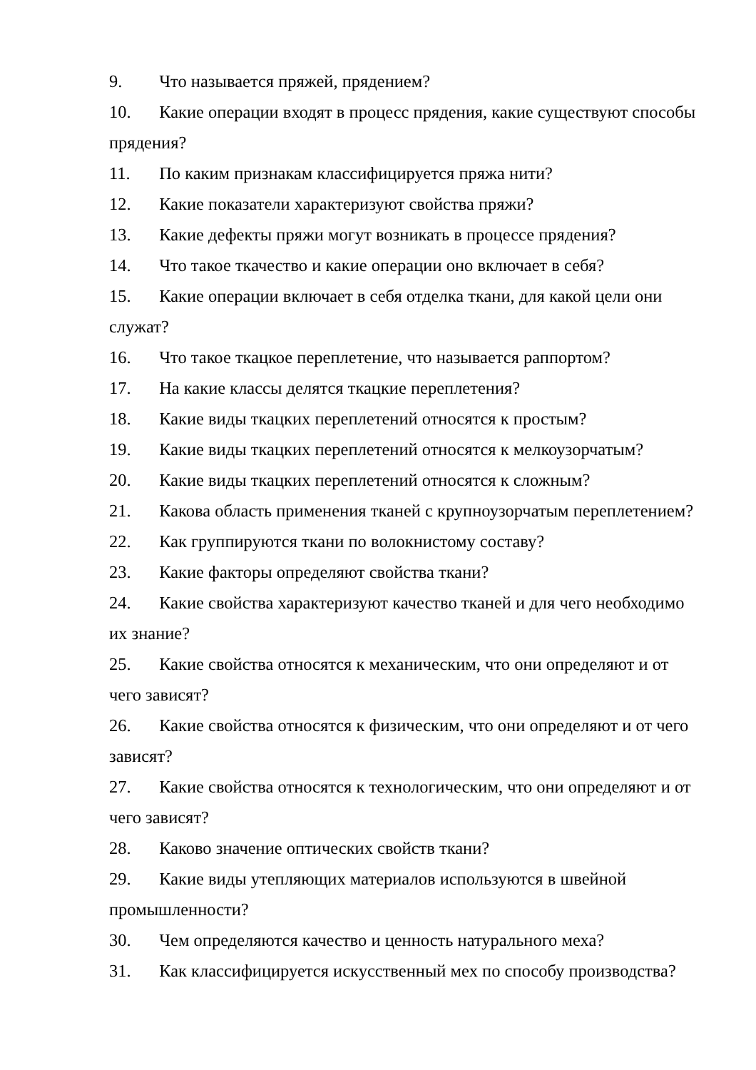9. Что называется пряжей, прядением?
10. Какие операции входят в процесс прядения, какие существуют способы прядения?
11. По каким признакам классифицируется пряжа нити?
12. Какие показатели характеризуют свойства пряжи?
13. Какие дефекты пряжи могут возникать в процессе прядения?
14. Что такое ткачество и какие операции оно включает в себя?
15. Какие операции включает в себя отделка ткани, для какой цели они служат?
16. Что такое ткацкое переплетение, что называется раппортом?
17. На какие классы делятся ткацкие переплетения?
18. Какие виды ткацких переплетений относятся к простым?
19. Какие виды ткацких переплетений относятся к мелкоузорчатым?
20. Какие виды ткацких переплетений относятся к сложным?
21. Какова область применения тканей с крупноузорчатым переплетением?
22. Как группируются ткани по волокнистому составу?
23. Какие факторы определяют свойства ткани?
24. Какие свойства характеризуют качество тканей и для чего необходимо их знание?
25. Какие свойства относятся к механическим, что они определяют и от чего зависят?
26. Какие свойства относятся к физическим, что они определяют и от чего зависят?
27. Какие свойства относятся к технологическим, что они определяют и от чего зависят?
28. Каково значение оптических свойств ткани?
29. Какие виды утепляющих материалов используются в швейной промышленности?
30. Чем определяются качество и ценность натурального меха?
31. Как классифицируется искусственный мех по способу производства?